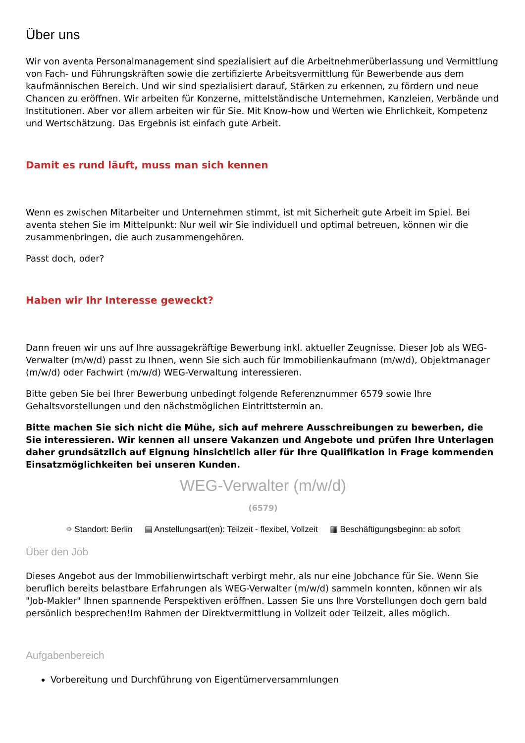Über uns
Wir von aventa Personalmanagement sind spezialisiert auf die Arbeitnehmerüberlassung und Vermittlung von Fach- und Führungskräften sowie die zertifizierte Arbeitsvermittlung für Bewerbende aus dem kaufmännischen Bereich. Und wir sind spezialisiert darauf, Stärken zu erkennen, zu fördern und neue Chancen zu eröffnen. Wir arbeiten für Konzerne, mittelständische Unternehmen, Kanzleien, Verbände und Institutionen. Aber vor allem arbeiten wir für Sie. Mit Know-how und Werten wie Ehrlichkeit, Kompetenz und Wertschätzung. Das Ergebnis ist einfach gute Arbeit.
Damit es rund läuft, muss man sich kennen
Wenn es zwischen Mitarbeiter und Unternehmen stimmt, ist mit Sicherheit gute Arbeit im Spiel. Bei aventa stehen Sie im Mittelpunkt: Nur weil wir Sie individuell und optimal betreuen, können wir die zusammenbringen, die auch zusammengehören.
Passt doch, oder?
Haben wir Ihr Interesse geweckt?
Dann freuen wir uns auf Ihre aussagekräftige Bewerbung inkl. aktueller Zeugnisse. Dieser Job als WEG-Verwalter (m/w/d) passt zu Ihnen, wenn Sie sich auch für Immobilienkaufmann (m/w/d), Objektmanager (m/w/d) oder Fachwirt (m/w/d) WEG-Verwaltung interessieren.
Bitte geben Sie bei Ihrer Bewerbung unbedingt folgende Referenznummer 6579 sowie Ihre Gehaltsvorstellungen und den nächstmöglichen Eintrittstermin an.
Bitte machen Sie sich nicht die Mühe, sich auf mehrere Ausschreibungen zu bewerben, die Sie interessieren. Wir kennen all unsere Vakanzen und Angebote und prüfen Ihre Unterlagen daher grundsätzlich auf Eignung hinsichtlich aller für Ihre Qualifikation in Frage kommenden Einsatzmöglichkeiten bei unseren Kunden.
WEG-Verwalter (m/w/d)
(6579)
⌖ Standort: Berlin ▤ Anstellungsart(en): Teilzeit - flexibel, Vollzeit ▦ Beschäftigungsbeginn: ab sofort
Über den Job
Dieses Angebot aus der Immobilienwirtschaft verbirgt mehr, als nur eine Jobchance für Sie. Wenn Sie beruflich bereits belastbare Erfahrungen als WEG-Verwalter (m/w/d) sammeln konnten, können wir als "Job-Makler" Ihnen spannende Perspektiven eröffnen. Lassen Sie uns Ihre Vorstellungen doch gern bald persönlich besprechen!Im Rahmen der Direktvermittlung in Vollzeit oder Teilzeit, alles möglich.
Aufgabenbereich
Vorbereitung und Durchführung von Eigentümerversammlungen